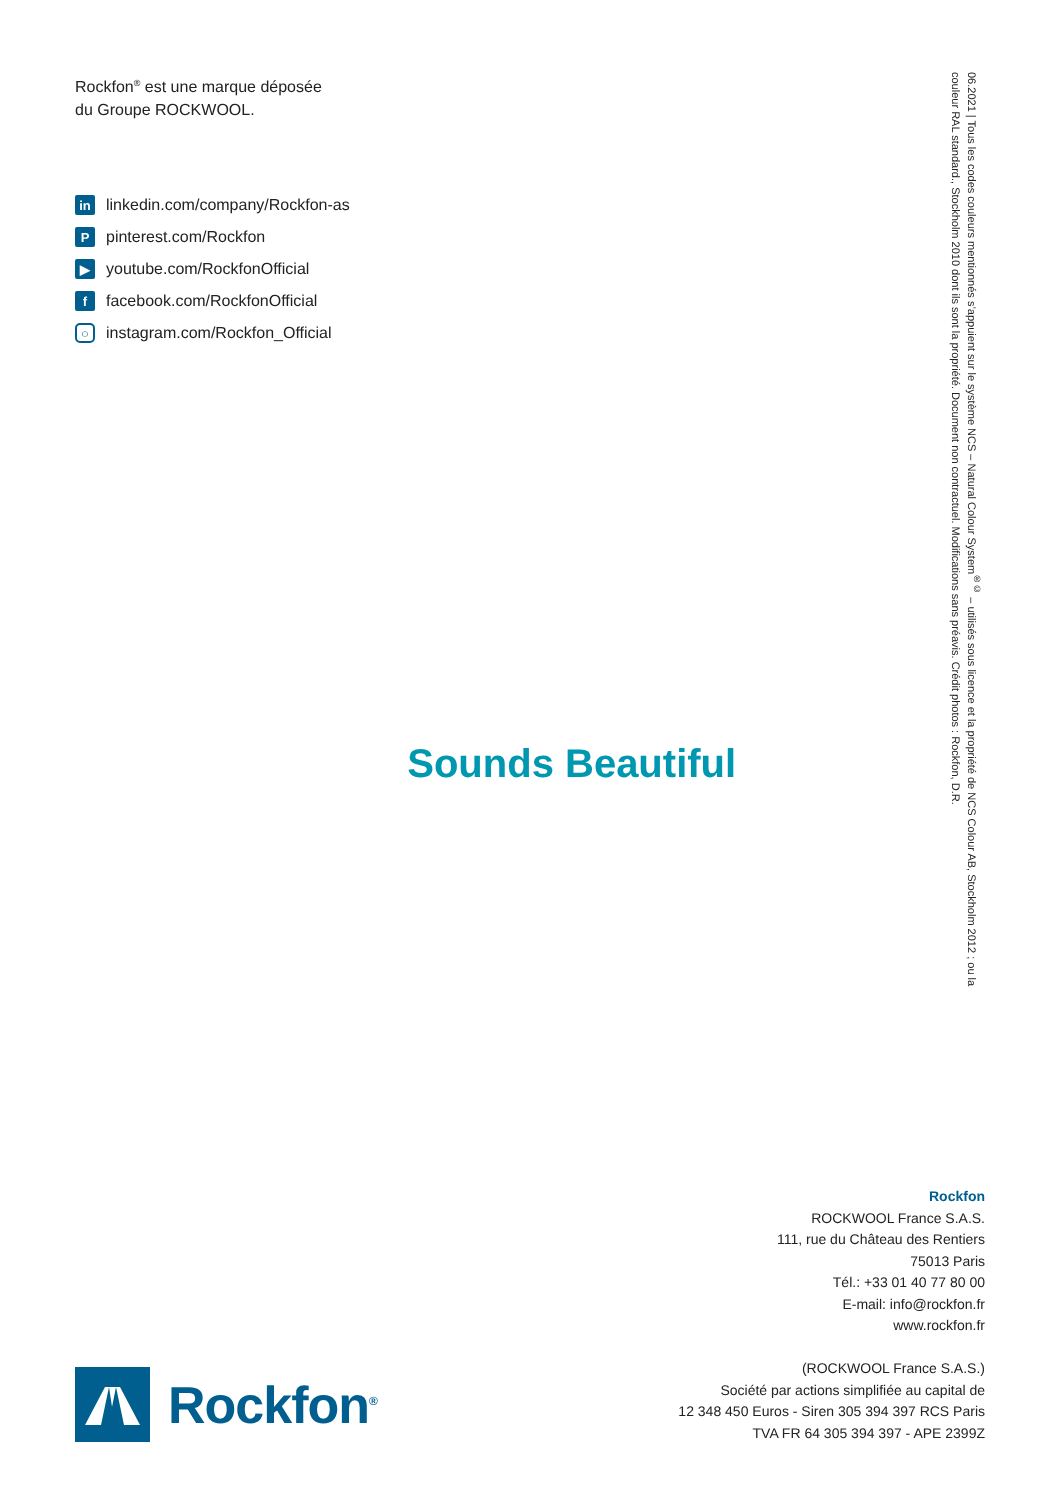Rockfon<sup>®</sup> est une marque déposée
du Groupe ROCKWOOL.
in linkedin.com/company/Rockfon-as
Ppinterest.com/Rockfon
▶ youtube.com/RockfonOfficial
ffacebook.com/RockfonOfficial
○ instagram.com/Rockfon_Official
Sounds Beautiful
06.2021 | Tous les codes couleurs mentionnés s’appuient sur le système NCS – Natural Colour System<sup>®©</sup> – utilisés sous licence et la propriété de NCS Colour AB, Stockholm 2012 ; ou la couleur RAL standard., Stockholm 2010 dont ils sont la propriété. Document non contractuel. Modifications sans préavis. Crédit photos : Rockfon, D.R.
Rockfon<sup>®</sup>
Rockfon
ROCKWOOL France S.A.S.
111, rue du Château des Rentiers
75013 Paris
Tél.: +33 01 40 77 80 00
E-mail: info@rockfon.fr
www.rockfon.fr
(ROCKWOOL France S.A.S.)
Société par actions simplifiée au capital de
12 348 450 Euros - Siren 305 394 397 RCS Paris
TVA FR 64 305 394 397 - APE 2399Z